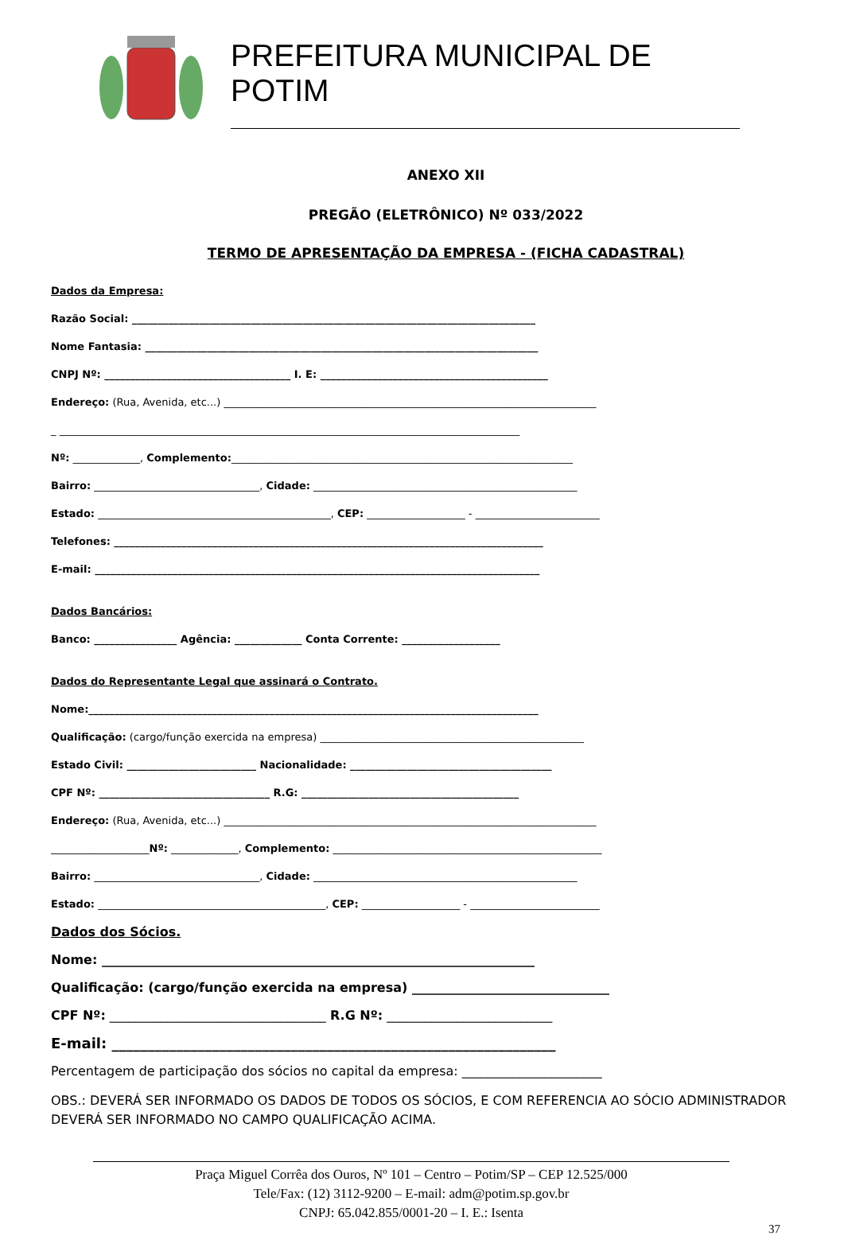PREFEITURA MUNICIPAL DE POTIM
ANEXO XII
PREGÃO (ELETRÔNICO) Nº 033/2022
TERMO DE APRESENTAÇÃO DA EMPRESA - (FICHA CADASTRAL)
Dados da Empresa:
Razão Social: ______________________________________________________________________________
Nome Fantasia: ____________________________________________________________________________
CNPJ Nº: ____________________________________ I. E: ____________________________________________
Endereço: (Rua, Avenida, etc...) ________________________________________________________________________
_ _________________________________________________________________________________________
Nº: _____________, Complemento:__________________________________________________________________
Bairro: ________________________________, Cidade: ___________________________________________________
Estado: _____________________________________________, CEP: ___________________ - ________________________
Telefones: ___________________________________________________________________________________
E-mail: ______________________________________________________________________________________
Dados Bancários:
Banco: ________________ Agência: _____________ Conta Corrente: ___________________
Dados do Representante Legal que assinará o Contrato.
Nome:_______________________________________________________________________________________
Qualificação: (cargo/função exercida na empresa) ___________________________________________________
Estado Civil: _________________________ Nacionalidade: _______________________________________
CPF Nº: _________________________________ R.G: __________________________________________
Endereço: (Rua, Avenida, etc...) ________________________________________________________________________
___________________Nº: _____________, Complemento: ____________________________________________________
Bairro: ________________________________, Cidade: ___________________________________________________
Estado: ____________________________________________, CEP: ___________________ - _________________________
Dados dos Sócios.
Nome: ____________________________________________________________________
Qualificação: (cargo/função exercida na empresa) _______________________________
CPF Nº: __________________________________ R.G Nº: __________________________
E-mail: ______________________________________________________________
Percentagem de participação dos sócios no capital da empresa: ______________________
OBS.: DEVERÁ SER INFORMADO OS DADOS DE TODOS OS SÓCIOS, E COM REFERENCIA AO SÓCIO ADMINISTRADOR DEVERÁ SER INFORMADO NO CAMPO QUALIFICAÇÃO ACIMA.
Praça Miguel Corrêa dos Ouros, Nº 101 – Centro – Potim/SP – CEP 12.525/000
Tele/Fax: (12) 3112-9200 – E-mail: adm@potim.sp.gov.br
CNPJ: 65.042.855/0001-20 – I. E.: Isenta
37